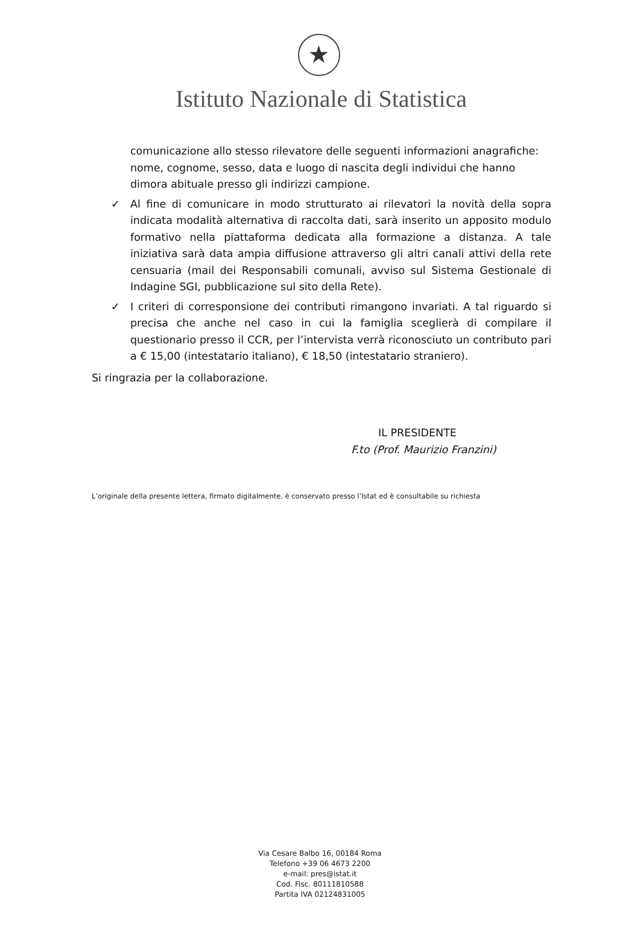★
Istituto Nazionale di Statistica
comunicazione allo stesso rilevatore delle seguenti informazioni anagrafiche: nome, cognome, sesso, data e luogo di nascita degli individui che hanno dimora abituale presso gli indirizzi campione.
✓ Al fine di comunicare in modo strutturato ai rilevatori la novità della sopra indicata modalità alternativa di raccolta dati, sarà inserito un apposito modulo formativo nella piattaforma dedicata alla formazione a distanza. A tale iniziativa sarà data ampia diffusione attraverso gli altri canali attivi della rete censuaria (mail dei Responsabili comunali, avviso sul Sistema Gestionale di Indagine SGI, pubblicazione sul sito della Rete).
✓ I criteri di corresponsione dei contributi rimangono invariati. A tal riguardo si precisa che anche nel caso in cui la famiglia sceglierà di compilare il questionario presso il CCR, per l’intervista verrà riconosciuto un contributo pari a € 15,00 (intestatario italiano), € 18,50 (intestatario straniero).
Si ringrazia per la collaborazione.
IL PRESIDENTE
F.to (Prof. Maurizio Franzini)
L’originale della presente lettera, firmato digitalmente, è conservato presso l’Istat ed è consultabile su richiesta
Via Cesare Balbo 16, 00184 Roma
Telefono +39 06 4673 2200
e-mail: pres@istat.it
Cod. Fisc. 80111810588
Partita IVA 02124831005